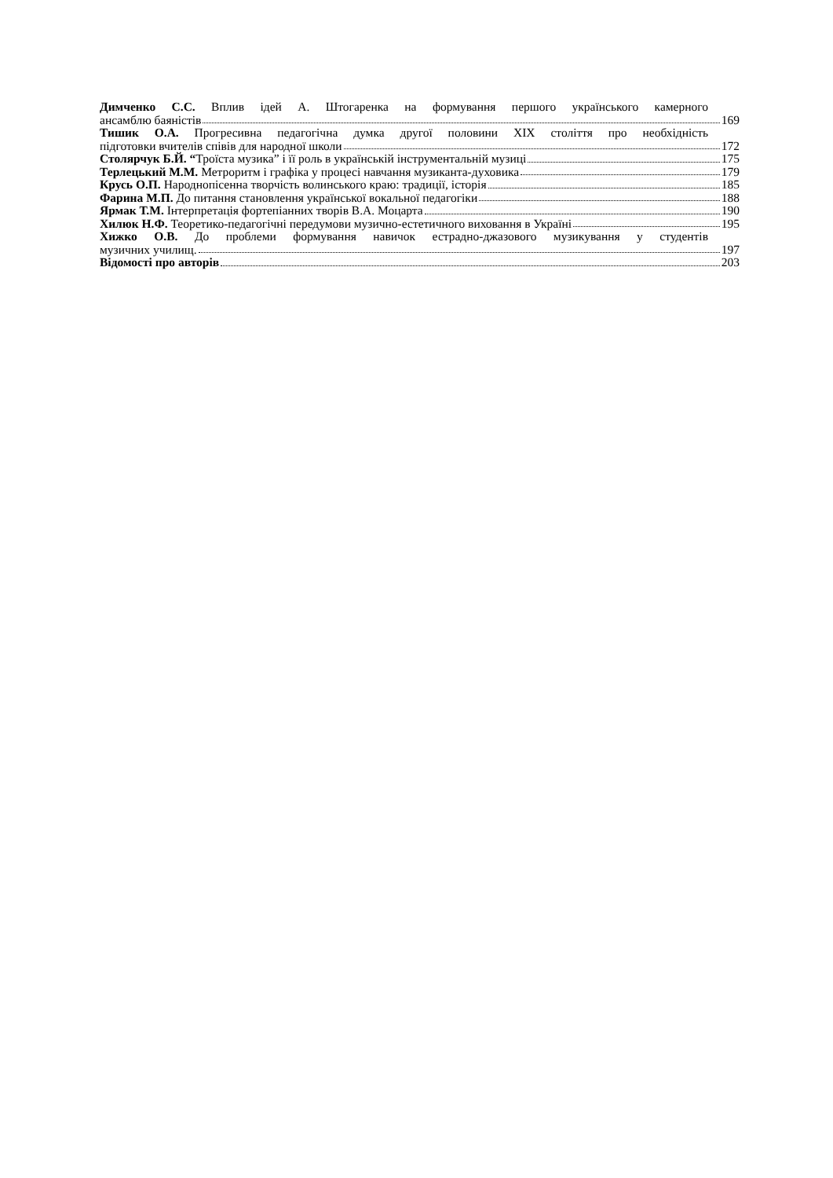Димченко С.С. Вплив ідей А. Штогаренка на формування першого українського камерного
ансамблю баяністів 169
Тишик О.А. Прогресивна педагогічна думка другої половини XIX століття про необхідність
підготовки вчителів співів для народної школи 172
Столярчук Б.Й. “Троїста музика” і її роль в українській інструментальній музиці 175
Терлецький М.М. Метроритм і графіка у процесі навчання музиканта-духовика 179
Крусь О.П. Народнопісенна творчість волинського краю: традиції, історія 185
Фарина М.П. До питання становлення української вокальної педагогіки 188
Ярмак Т.М. Інтерпретація фортепіанних творів В.А. Моцарта 190
Хилюк Н.Ф. Теоретико-педагогічні передумови музично-естетичного виховання в Україні 195
Хижко О.В. До проблеми формування навичок естрадно-джазового музикування у студентів
музичних училищ. 197
Відомості про авторів 203